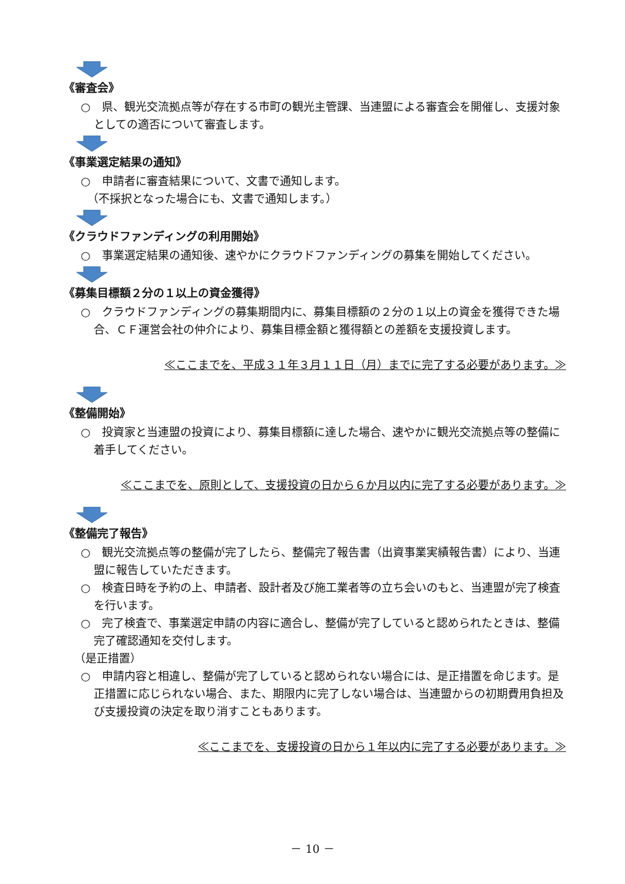《審査会》
○　県、観光交流拠点等が存在する市町の観光主管課、当連盟による審査会を開催し、支援対象としての適否について審査します。
《事業選定結果の通知》
○　申請者に審査結果について、文書で通知します。
（不採択となった場合にも、文書で通知します。）
《クラウドファンディングの利用開始》
○　事業選定結果の通知後、速やかにクラウドファンディングの募集を開始してください。
《募集目標額２分の１以上の資金獲得》
○　クラウドファンディングの募集期間内に、募集目標額の２分の１以上の資金を獲得できた場合、ＣＦ運営会社の仲介により、募集目標金額と獲得額との差額を支援投資します。
≪ここまでを、平成３１年３月１１日（月）までに完了する必要があります。≫
《整備開始》
○　投資家と当連盟の投資により、募集目標額に達した場合、速やかに観光交流拠点等の整備に着手してください。
≪ここまでを、原則として、支援投資の日から６か月以内に完了する必要があります。≫
《整備完了報告》
○　観光交流拠点等の整備が完了したら、整備完了報告書（出資事業実績報告書）により、当連盟に報告していただきます。
○　検査日時を予約の上、申請者、設計者及び施工業者等の立ち会いのもと、当連盟が完了検査を行います。
○　完了検査で、事業選定申請の内容に適合し、整備が完了していると認められたときは、整備完了確認通知を交付します。
（是正措置）
○　申請内容と相違し、整備が完了していると認められない場合には、是正措置を命じます。是正措置に応じられない場合、また、期限内に完了しない場合は、当連盟からの初期費用負担及び支援投資の決定を取り消すこともあります。
≪ここまでを、支援投資の日から１年以内に完了する必要があります。≫
－ 10 －